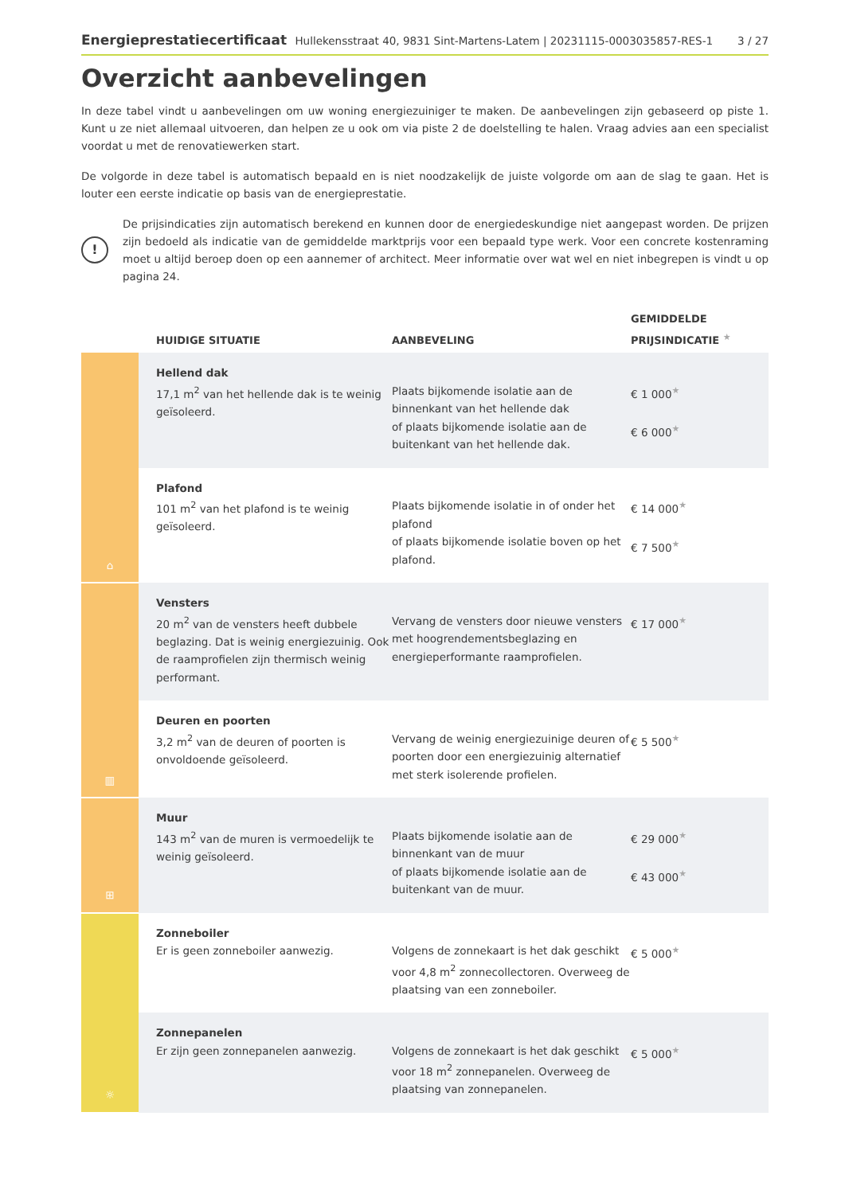Energieprestatiecertificaat Hullekensstraat 40, 9831 Sint-Martens-Latem | 20231115-0003035857-RES-1
3 / 27
Overzicht aanbevelingen
In deze tabel vindt u aanbevelingen om uw woning energiezuiniger te maken. De aanbevelingen zijn gebaseerd op piste 1. Kunt u ze niet allemaal uitvoeren, dan helpen ze u ook om via piste 2 de doelstelling te halen. Vraag advies aan een specialist voordat u met de renovatiewerken start.
De volgorde in deze tabel is automatisch bepaald en is niet noodzakelijk de juiste volgorde om aan de slag te gaan. Het is louter een eerste indicatie op basis van de energieprestatie.
!
De prijsindicaties zijn automatisch berekend en kunnen door de energiedeskundige niet aangepast worden. De prijzen zijn bedoeld als indicatie van de gemiddelde marktprijs voor een bepaald type werk. Voor een concrete kostenraming moet u altijd beroep doen op een aannemer of architect. Meer informatie over wat wel en niet inbegrepen is vindt u op pagina 24.
| | HUIDIGE SITUATIE | AANBEVELING | GEMIDDELDE PRIJSINDICATIE ★ |
| --- | --- | --- | --- |
| ⌂ | Hellend dak 17,1 m<sup>2</sup> van het hellende dak is te weinig geïsoleerd. | Plaats bijkomende isolatie aan de binnenkant van het hellende dak of plaats bijkomende isolatie aan de buitenkant van het hellende dak. | € 1 000 ★ € 6 000 ★ |
| | Plafond 101 m<sup>2</sup> van het plafond is te weinig geïsoleerd. | Plaats bijkomende isolatie in of onder het plafond of plaats bijkomende isolatie boven op het plafond. | € 14 000 ★ € 7 500 ★ |
| ▥ | Vensters 20 m<sup>2</sup> van de vensters heeft dubbele beglazing. Dat is weinig energiezuinig. Ook de raamprofielen zijn thermisch weinig performant. | Vervang de vensters door nieuwe vensters met hoogrendementsbeglazing en energieperformante raamprofielen. | € 17 000 ★ |
| | Deuren en poorten 3,2 m<sup>2</sup> van de deuren of poorten is onvoldoende geïsoleerd. | Vervang de weinig energiezuinige deuren of poorten door een energiezuinig alternatief met sterk isolerende profielen. | € 5 500 ★ |
| ⊞ | Muur 143 m<sup>2</sup> van de muren is vermoedelijk te weinig geïsoleerd. | Plaats bijkomende isolatie aan de binnenkant van de muur of plaats bijkomende isolatie aan de buitenkant van de muur. | € 29 000 ★ € 43 000 ★ |
| ☼ | Zonneboiler Er is geen zonneboiler aanwezig. | Volgens de zonnekaart is het dak geschikt voor 4,8 m<sup>2</sup> zonnecollectoren. Overweeg de plaatsing van een zonneboiler. | € 5 000 ★ |
| | Zonnepanelen Er zijn geen zonnepanelen aanwezig. | Volgens de zonnekaart is het dak geschikt voor 18 m<sup>2</sup> zonnepanelen. Overweeg de plaatsing van zonnepanelen. | € 5 000 ★ |